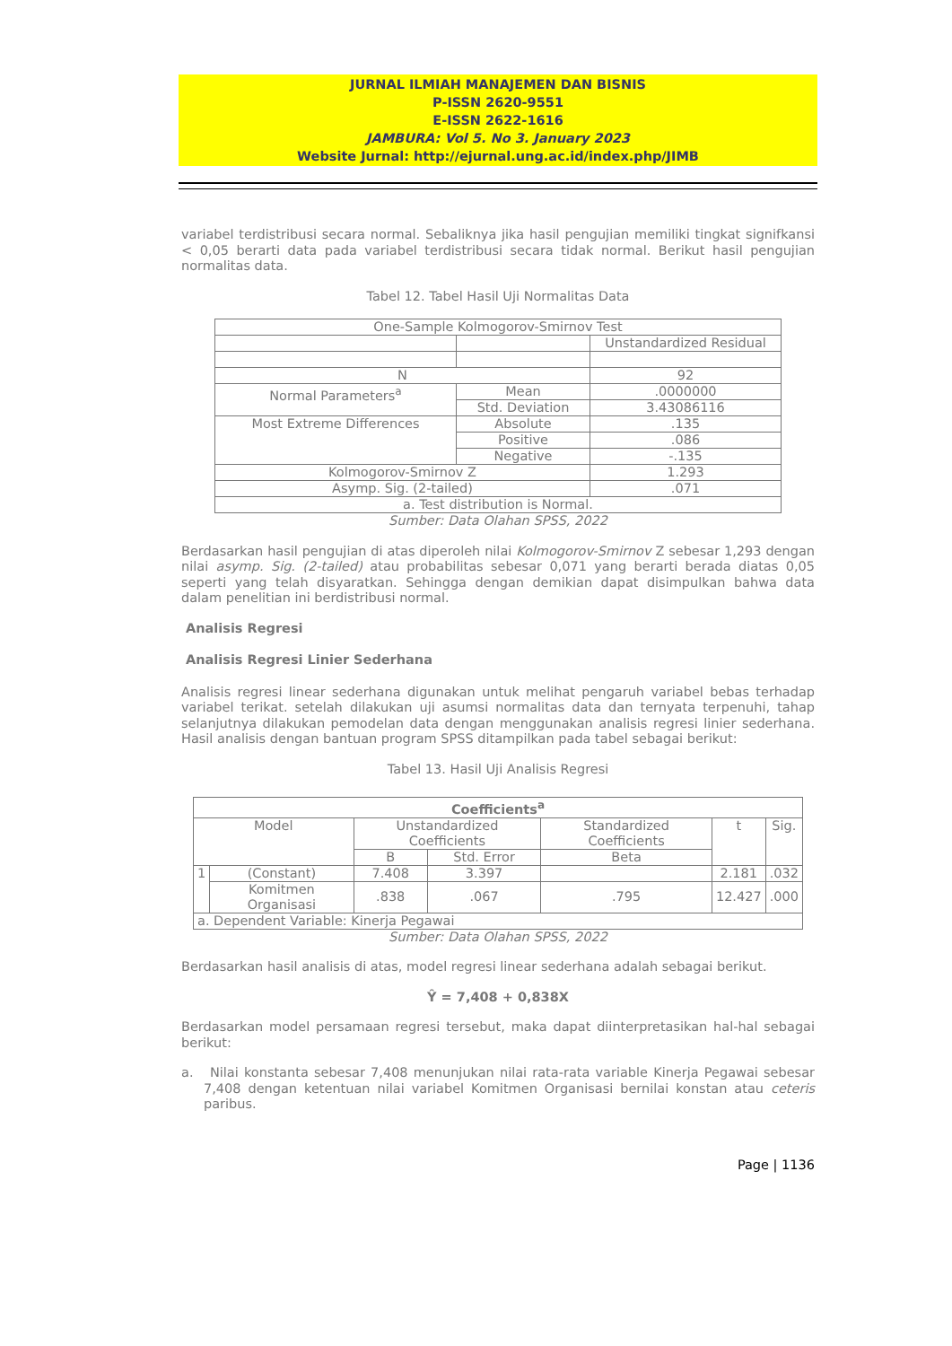JURNAL ILMIAH MANAJEMEN DAN BISNIS
P-ISSN 2620-9551
E-ISSN 2622-1616
JAMBURA: Vol 5. No 3. January 2023
Website Jurnal: http://ejurnal.ung.ac.id/index.php/JIMB
variabel terdistribusi secara normal. Sebaliknya jika hasil pengujian memiliki tingkat signifkansi < 0,05 berarti data pada variabel terdistribusi secara tidak normal. Berikut hasil pengujian normalitas data.
Tabel 12. Tabel Hasil Uji Normalitas Data
| One-Sample Kolmogorov-Smirnov Test | | |
| | | Unstandardized Residual |
| N | | 92 |
| Normal Parameters<sup>a</sup> | Mean | .0000000 |
| | Std. Deviation | 3.43086116 |
| Most Extreme Differences | Absolute | .135 |
| | Positive | .086 |
| | Negative | -.135 |
| Kolmogorov-Smirnov Z | | 1.293 |
| Asymp. Sig. (2-tailed) | | .071 |
| a. Test distribution is Normal. | | |
Sumber: Data Olahan SPSS, 2022
Berdasarkan hasil pengujian di atas diperoleh nilai Kolmogorov-Smirnov Z sebesar 1,293 dengan nilai asymp. Sig. (2-tailed) atau probabilitas sebesar 0,071 yang berarti berada diatas 0,05 seperti yang telah disyaratkan. Sehingga dengan demikian dapat disimpulkan bahwa data dalam penelitian ini berdistribusi normal.
Analisis Regresi
Analisis Regresi Linier Sederhana
Analisis regresi linear sederhana digunakan untuk melihat pengaruh variabel bebas terhadap variabel terikat. setelah dilakukan uji asumsi normalitas data dan ternyata terpenuhi, tahap selanjutnya dilakukan pemodelan data dengan menggunakan analisis regresi linier sederhana. Hasil analisis dengan bantuan program SPSS ditampilkan pada tabel sebagai berikut:
Tabel 13. Hasil Uji Analisis Regresi
| Coefficients<sup>a</sup> | | | | | | |
| Model | | Unstandardized Coefficients | | Standardized Coefficients | t | Sig. |
| | | B | Std. Error | Beta | | |
| 1 | (Constant) | 7.408 | 3.397 | | 2.181 | .032 |
| | Komitmen Organisasi | .838 | .067 | .795 | 12.427 | .000 |
| a. Dependent Variable: Kinerja Pegawai | | | | | | |
Sumber: Data Olahan SPSS, 2022
Berdasarkan hasil analisis di atas, model regresi linear sederhana adalah sebagai berikut.
Ŷ = 7,408 + 0,838X
Berdasarkan model persamaan regresi tersebut, maka dapat diinterpretasikan hal-hal sebagai berikut:
a. Nilai konstanta sebesar 7,408 menunjukan nilai rata-rata variable Kinerja Pegawai sebesar 7,408 dengan ketentuan nilai variabel Komitmen Organisasi bernilai konstan atau ceteris paribus.
Page | 1136